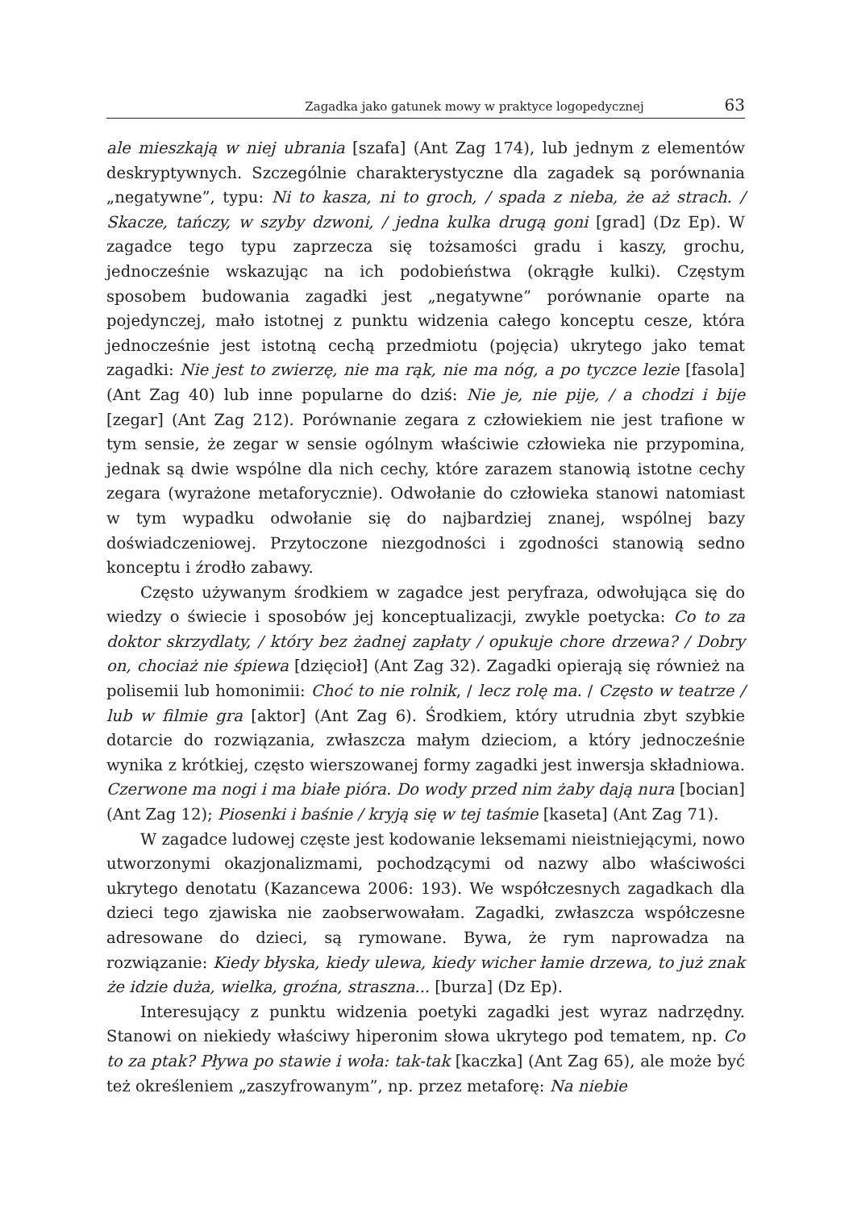Zagadka jako gatunek mowy w praktyce logopedycznej 63
ale mieszkają w niej ubrania [szafa] (Ant Zag 174), lub jednym z elementów deskryptywnych. Szczególnie charakterystyczne dla zagadek są porównania „negatywne”, typu: Ni to kasza, ni to groch, / spada z nieba, że aż strach. / Skacze, tańczy, w szyby dzwoni, / jedna kulka drugą goni [grad] (Dz Ep). W zagadce tego typu zaprzecza się tożsamości gradu i kaszy, grochu, jednocześnie wskazując na ich podobieństwa (okrągłe kulki). Częstym sposobem budowania zagadki jest „negatywne” porównanie oparte na pojedynczej, mało istotnej z punktu widzenia całego konceptu cesze, która jednocześnie jest istotną cechą przedmiotu (pojęcia) ukrytego jako temat zagadki: Nie jest to zwierzę, nie ma rąk, nie ma nóg, a po tyczce lezie [fasola] (Ant Zag 40) lub inne popularne do dziś: Nie je, nie pije, / a chodzi i bije [zegar] (Ant Zag 212). Porównanie zegara z człowiekiem nie jest trafione w tym sensie, że zegar w sensie ogólnym właściwie człowieka nie przypomina, jednak są dwie wspólne dla nich cechy, które zarazem stanowią istotne cechy zegara (wyrażone metaforycznie). Odwołanie do człowieka stanowi natomiast w tym wypadku odwołanie się do najbardziej znanej, wspólnej bazy doświadczeniowej. Przytoczone niezgodności i zgodności stanowią sedno konceptu i źrodło zabawy.
Często używanym środkiem w zagadce jest peryfraza, odwołująca się do wiedzy o świecie i sposobów jej konceptualizacji, zwykle poetycka: Co to za doktor skrzydlaty, / który bez żadnej zapłaty / opukuje chore drzewa? / Dobry on, chociaż nie śpiewa [dzięcioł] (Ant Zag 32). Zagadki opierają się również na polisemii lub homonimii: Choć to nie rolnik, / lecz rolę ma. / Często w teatrze / lub w filmie gra [aktor] (Ant Zag 6). Środkiem, który utrudnia zbyt szybkie dotarcie do rozwiązania, zwłaszcza małym dzieciom, a który jednocześnie wynika z krótkiej, często wierszowanej formy zagadki jest inwersja składniowa. Czerwone ma nogi i ma białe pióra. Do wody przed nim żaby dają nura [bocian] (Ant Zag 12); Piosenki i baśnie / kryją się w tej taśmie [kaseta] (Ant Zag 71).
W zagadce ludowej częste jest kodowanie leksemami nieistniejącymi, nowo utworzonymi okazjonalizmami, pochodzącymi od nazwy albo właściwości ukrytego denotatu (Kazancewa 2006: 193). We współczesnych zagadkach dla dzieci tego zjawiska nie zaobserwowałam. Zagadki, zwłaszcza współczesne adresowane do dzieci, są rymowane. Bywa, że rym naprowadza na rozwiązanie: Kiedy błyska, kiedy ulewa, kiedy wicher łamie drzewa, to już znak że idzie duża, wielka, groźna, straszna... [burza] (Dz Ep).
Interesujący z punktu widzenia poetyki zagadki jest wyraz nadrzędny. Stanowi on niekiedy właściwy hiperonim słowa ukrytego pod tematem, np. Co to za ptak? Pływa po stawie i woła: tak-tak [kaczka] (Ant Zag 65), ale może być też określeniem „zaszyfrowanym”, np. przez metaforę: Na niebie